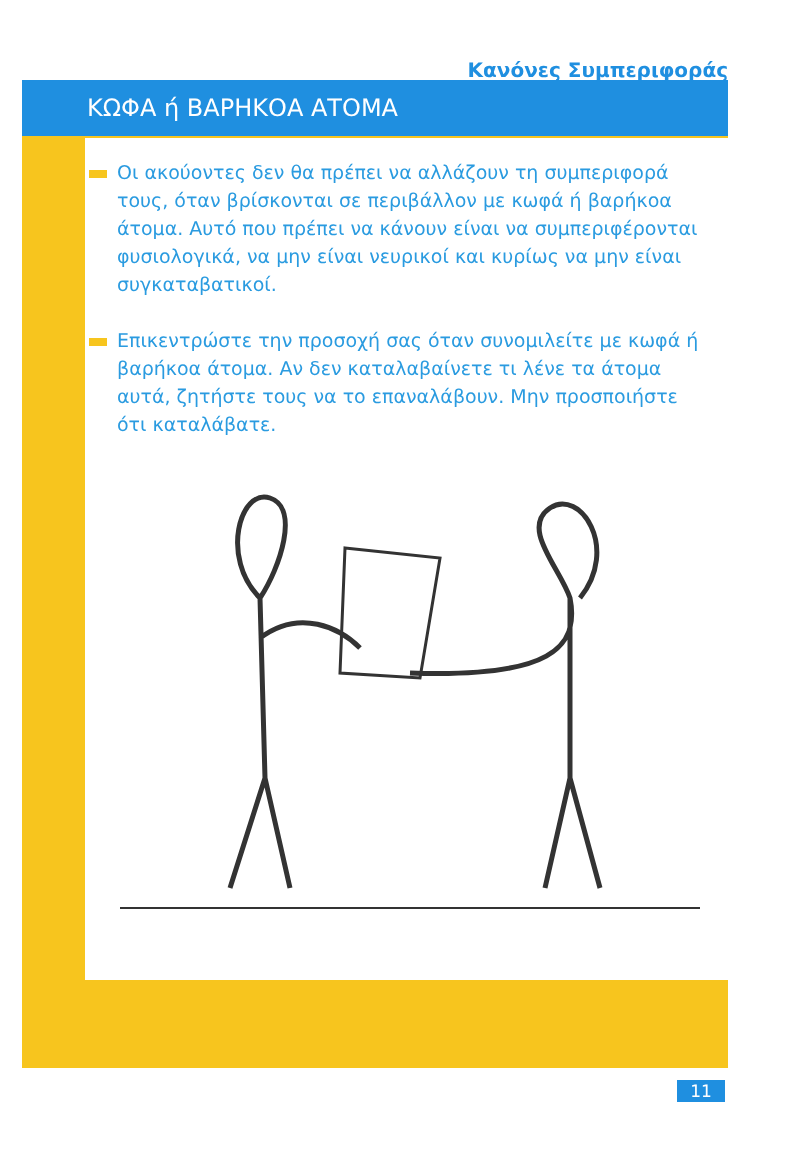Κανόνες Συμπεριφοράς
ΚΩΦΑ ή ΒΑΡΗΚΟΑ ΑΤΟΜΑ
Οι ακούοντες δεν θα πρέπει να αλλάζουν τη συμπεριφορά τους, όταν βρίσκονται σε περιβάλλον με κωφά ή βαρήκοα άτομα. Αυτό που πρέπει να κάνουν είναι να συμπεριφέρονται φυσιολογικά, να μην είναι νευρικοί και κυρίως να μην είναι συγκαταβατικοί.
Επικεντρώστε την προσοχή σας όταν συνομιλείτε με κωφά ή βαρήκοα άτομα. Αν δεν καταλαβαίνετε τι λένε τα άτομα αυτά, ζητήστε τους να το επαναλάβουν. Μην προσποιήστε ότι καταλάβατε.
11